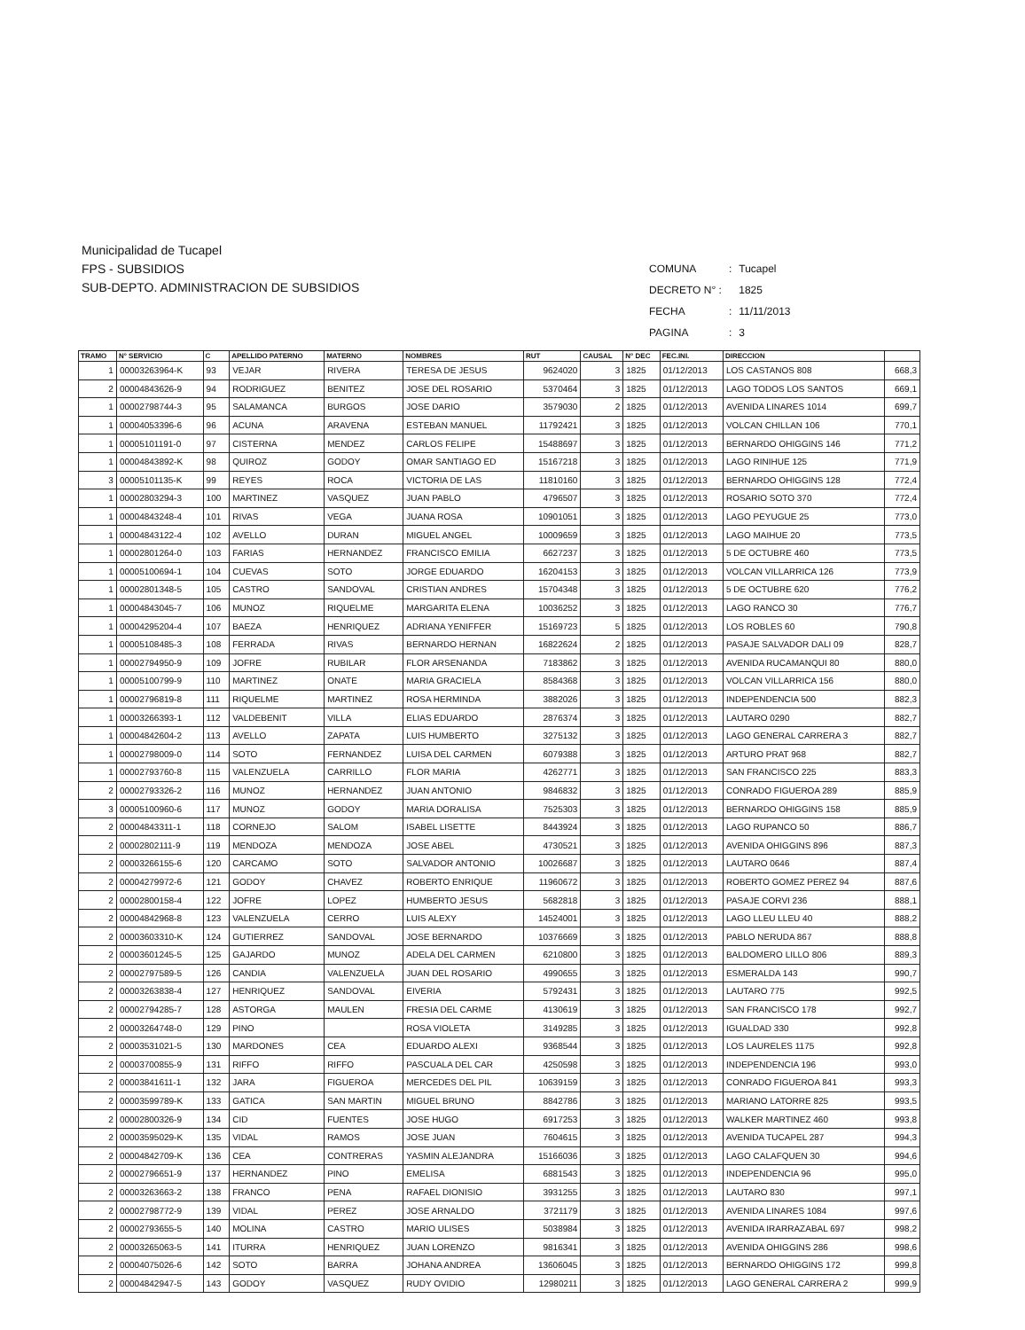Municipalidad de Tucapel
FPS - SUBSIDIOS
SUB-DEPTO. ADMINISTRACION DE SUBSIDIOS
| COMUNA | : | Tucapel |
| DECRETO N° : | | 1825 |
| FECHA | : | 11/11/2013 |
| PAGINA | : | 3 |
| TRAMO | N° SERVICIO | C | APELLIDO PATERNO | MATERNO | NOMBRES | RUT | CAUSAL | N° DEC | FEC.INI. | DIRECCION | |
| --- | --- | --- | --- | --- | --- | --- | --- | --- | --- | --- | --- |
| 1 | 00003263964-K | 93 | VEJAR | RIVERA | TERESA DE JESUS | 9624020 | 3 | 1825 | 01/12/2013 | LOS CASTANOS 808 | 668,3 |
| 2 | 00004843626-9 | 94 | RODRIGUEZ | BENITEZ | JOSE DEL ROSARIO | 5370464 | 3 | 1825 | 01/12/2013 | LAGO TODOS LOS SANTOS | 669,1 |
| 1 | 00002798744-3 | 95 | SALAMANCA | BURGOS | JOSE DARIO | 3579030 | 2 | 1825 | 01/12/2013 | AVENIDA LINARES 1014 | 699,7 |
| 1 | 00004053396-6 | 96 | ACUNA | ARAVENA | ESTEBAN MANUEL | 11792421 | 3 | 1825 | 01/12/2013 | VOLCAN CHILLAN 106 | 770,1 |
| 1 | 00005101191-0 | 97 | CISTERNA | MENDEZ | CARLOS FELIPE | 15488697 | 3 | 1825 | 01/12/2013 | BERNARDO OHIGGINS 146 | 771,2 |
| 1 | 00004843892-K | 98 | QUIROZ | GODOY | OMAR SANTIAGO ED | 15167218 | 3 | 1825 | 01/12/2013 | LAGO RINIHUE 125 | 771,9 |
| 3 | 00005101135-K | 99 | REYES | ROCA | VICTORIA DE LAS | 11810160 | 3 | 1825 | 01/12/2013 | BERNARDO OHIGGINS 128 | 772,4 |
| 1 | 00002803294-3 | 100 | MARTINEZ | VASQUEZ | JUAN PABLO | 4796507 | 3 | 1825 | 01/12/2013 | ROSARIO SOTO 370 | 772,4 |
| 1 | 00004843248-4 | 101 | RIVAS | VEGA | JUANA ROSA | 10901051 | 3 | 1825 | 01/12/2013 | LAGO PEYUGUE 25 | 773,0 |
| 1 | 00004843122-4 | 102 | AVELLO | DURAN | MIGUEL ANGEL | 10009659 | 3 | 1825 | 01/12/2013 | LAGO MAIHUE 20 | 773,5 |
| 1 | 00002801264-0 | 103 | FARIAS | HERNANDEZ | FRANCISCO EMILIA | 6627237 | 3 | 1825 | 01/12/2013 | 5 DE OCTUBRE 460 | 773,5 |
| 1 | 00005100694-1 | 104 | CUEVAS | SOTO | JORGE EDUARDO | 16204153 | 3 | 1825 | 01/12/2013 | VOLCAN VILLARRICA 126 | 773,9 |
| 1 | 00002801348-5 | 105 | CASTRO | SANDOVAL | CRISTIAN ANDRES | 15704348 | 3 | 1825 | 01/12/2013 | 5 DE OCTUBRE 620 | 776,2 |
| 1 | 00004843045-7 | 106 | MUNOZ | RIQUELME | MARGARITA ELENA | 10036252 | 3 | 1825 | 01/12/2013 | LAGO RANCO 30 | 776,7 |
| 1 | 00004295204-4 | 107 | BAEZA | HENRIQUEZ | ADRIANA YENIFFER | 15169723 | 5 | 1825 | 01/12/2013 | LOS ROBLES 60 | 790,8 |
| 1 | 00005108485-3 | 108 | FERRADA | RIVAS | BERNARDO HERNAN | 16822624 | 2 | 1825 | 01/12/2013 | PASAJE SALVADOR DALI 09 | 828,7 |
| 1 | 00002794950-9 | 109 | JOFRE | RUBILAR | FLOR ARSENANDA | 7183862 | 3 | 1825 | 01/12/2013 | AVENIDA RUCAMANQUI 80 | 880,0 |
| 1 | 00005100799-9 | 110 | MARTINEZ | ONATE | MARIA GRACIELA | 8584368 | 3 | 1825 | 01/12/2013 | VOLCAN VILLARRICA 156 | 880,0 |
| 1 | 00002796819-8 | 111 | RIQUELME | MARTINEZ | ROSA HERMINDA | 3882026 | 3 | 1825 | 01/12/2013 | INDEPENDENCIA 500 | 882,3 |
| 1 | 00003266393-1 | 112 | VALDEBENIT | VILLA | ELIAS EDUARDO | 2876374 | 3 | 1825 | 01/12/2013 | LAUTARO 0290 | 882,7 |
| 1 | 00004842604-2 | 113 | AVELLO | ZAPATA | LUIS HUMBERTO | 3275132 | 3 | 1825 | 01/12/2013 | LAGO GENERAL CARRERA 3 | 882,7 |
| 1 | 00002798009-0 | 114 | SOTO | FERNANDEZ | LUISA DEL CARMEN | 6079388 | 3 | 1825 | 01/12/2013 | ARTURO PRAT 968 | 882,7 |
| 1 | 00002793760-8 | 115 | VALENZUELA | CARRILLO | FLOR MARIA | 4262771 | 3 | 1825 | 01/12/2013 | SAN FRANCISCO 225 | 883,3 |
| 2 | 00002793326-2 | 116 | MUNOZ | HERNANDEZ | JUAN ANTONIO | 9846832 | 3 | 1825 | 01/12/2013 | CONRADO FIGUEROA 289 | 885,9 |
| 3 | 00005100960-6 | 117 | MUNOZ | GODOY | MARIA DORALISA | 7525303 | 3 | 1825 | 01/12/2013 | BERNARDO OHIGGINS 158 | 885,9 |
| 2 | 00004843311-1 | 118 | CORNEJO | SALOM | ISABEL LISETTE | 8443924 | 3 | 1825 | 01/12/2013 | LAGO RUPANCO 50 | 886,7 |
| 2 | 00002802111-9 | 119 | MENDOZA | MENDOZA | JOSE ABEL | 4730521 | 3 | 1825 | 01/12/2013 | AVENIDA OHIGGINS 896 | 887,3 |
| 2 | 00003266155-6 | 120 | CARCAMO | SOTO | SALVADOR ANTONIO | 10026687 | 3 | 1825 | 01/12/2013 | LAUTARO 0646 | 887,4 |
| 2 | 00004279972-6 | 121 | GODOY | CHAVEZ | ROBERTO ENRIQUE | 11960672 | 3 | 1825 | 01/12/2013 | ROBERTO GOMEZ PEREZ 94 | 887,6 |
| 2 | 00002800158-4 | 122 | JOFRE | LOPEZ | HUMBERTO JESUS | 5682818 | 3 | 1825 | 01/12/2013 | PASAJE CORVI 236 | 888,1 |
| 2 | 00004842968-8 | 123 | VALENZUELA | CERRO | LUIS ALEXY | 14524001 | 3 | 1825 | 01/12/2013 | LAGO LLEU LLEU 40 | 888,2 |
| 2 | 00003603310-K | 124 | GUTIERREZ | SANDOVAL | JOSE BERNARDO | 10376669 | 3 | 1825 | 01/12/2013 | PABLO NERUDA 867 | 888,8 |
| 2 | 00003601245-5 | 125 | GAJARDO | MUNOZ | ADELA DEL CARMEN | 6210800 | 3 | 1825 | 01/12/2013 | BALDOMERO LILLO 806 | 889,3 |
| 2 | 00002797589-5 | 126 | CANDIA | VALENZUELA | JUAN DEL ROSARIO | 4990655 | 3 | 1825 | 01/12/2013 | ESMERALDA 143 | 990,7 |
| 2 | 00003263838-4 | 127 | HENRIQUEZ | SANDOVAL | EIVERIA | 5792431 | 3 | 1825 | 01/12/2013 | LAUTARO 775 | 992,5 |
| 2 | 00002794285-7 | 128 | ASTORGA | MAULEN | FRESIA DEL CARME | 4130619 | 3 | 1825 | 01/12/2013 | SAN FRANCISCO 178 | 992,7 |
| 2 | 00003264748-0 | 129 | PINO | | ROSA VIOLETA | 3149285 | 3 | 1825 | 01/12/2013 | IGUALDAD 330 | 992,8 |
| 2 | 00003531021-5 | 130 | MARDONES | CEA | EDUARDO ALEXI | 9368544 | 3 | 1825 | 01/12/2013 | LOS LAURELES 1175 | 992,8 |
| 2 | 00003700855-9 | 131 | RIFFO | RIFFO | PASCUALA DEL CAR | 4250598 | 3 | 1825 | 01/12/2013 | INDEPENDENCIA 196 | 993,0 |
| 2 | 00003841611-1 | 132 | JARA | FIGUEROA | MERCEDES DEL PIL | 10639159 | 3 | 1825 | 01/12/2013 | CONRADO FIGUEROA 841 | 993,3 |
| 2 | 00003599789-K | 133 | GATICA | SAN MARTIN | MIGUEL BRUNO | 8842786 | 3 | 1825 | 01/12/2013 | MARIANO LATORRE 825 | 993,5 |
| 2 | 00002800326-9 | 134 | CID | FUENTES | JOSE HUGO | 6917253 | 3 | 1825 | 01/12/2013 | WALKER MARTINEZ 460 | 993,8 |
| 2 | 00003595029-K | 135 | VIDAL | RAMOS | JOSE JUAN | 7604615 | 3 | 1825 | 01/12/2013 | AVENIDA TUCAPEL 287 | 994,3 |
| 2 | 00004842709-K | 136 | CEA | CONTRERAS | YASMIN ALEJANDRA | 15166036 | 3 | 1825 | 01/12/2013 | LAGO CALAFQUEN 30 | 994,6 |
| 2 | 00002796651-9 | 137 | HERNANDEZ | PINO | EMELISA | 6881543 | 3 | 1825 | 01/12/2013 | INDEPENDENCIA 96 | 995,0 |
| 2 | 00003263663-2 | 138 | FRANCO | PENA | RAFAEL DIONISIO | 3931255 | 3 | 1825 | 01/12/2013 | LAUTARO 830 | 997,1 |
| 2 | 00002798772-9 | 139 | VIDAL | PEREZ | JOSE ARNALDO | 3721179 | 3 | 1825 | 01/12/2013 | AVENIDA LINARES 1084 | 997,6 |
| 2 | 00002793655-5 | 140 | MOLINA | CASTRO | MARIO ULISES | 5038984 | 3 | 1825 | 01/12/2013 | AVENIDA IRARRAZABAL 697 | 998,2 |
| 2 | 00003265063-5 | 141 | ITURRA | HENRIQUEZ | JUAN LORENZO | 9816341 | 3 | 1825 | 01/12/2013 | AVENIDA OHIGGINS 286 | 998,6 |
| 2 | 00004075026-6 | 142 | SOTO | BARRA | JOHANA ANDREA | 13606045 | 3 | 1825 | 01/12/2013 | BERNARDO OHIGGINS 172 | 999,8 |
| 2 | 00004842947-5 | 143 | GODOY | VASQUEZ | RUDY OVIDIO | 12980211 | 3 | 1825 | 01/12/2013 | LAGO GENERAL CARRERA 2 | 999,9 |